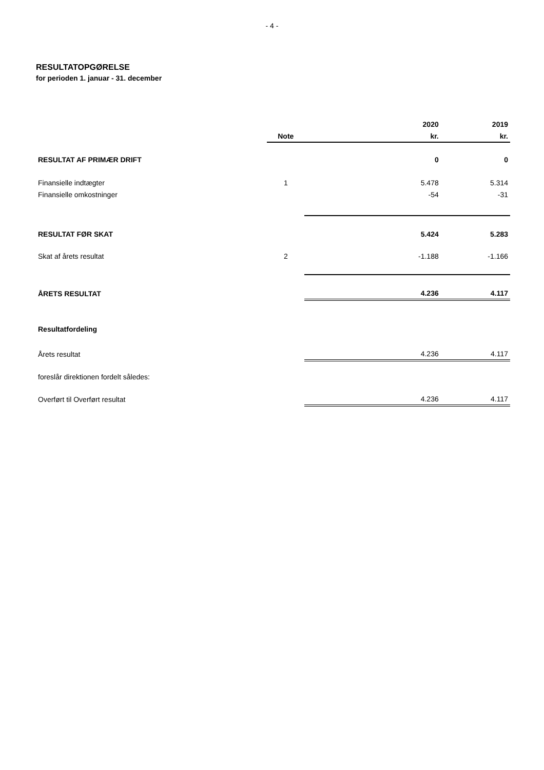- 4 -
RESULTATOPGØRELSE
for perioden 1. januar - 31. december
| | | | 2020 | 2019 |
| --- | --- | --- | --- | --- |
| | Note | | kr. | kr. |
| RESULTAT AF PRIMÆR DRIFT | | | 0 | 0 |
| Finansielle indtægter | 1 | | 5.478 | 5.314 |
| Finansielle omkostninger | | | -54 | -31 |
| RESULTAT FØR SKAT | | | 5.424 | 5.283 |
| Skat af årets resultat | 2 | | -1.188 | -1.166 |
| ÅRETS RESULTAT | | | 4.236 | 4.117 |
| Resultatfordeling | | | | |
| Årets resultat | | | 4.236 | 4.117 |
| foreslår direktionen fordelt således: | | | | |
| Overført til Overført resultat | | | 4.236 | 4.117 |